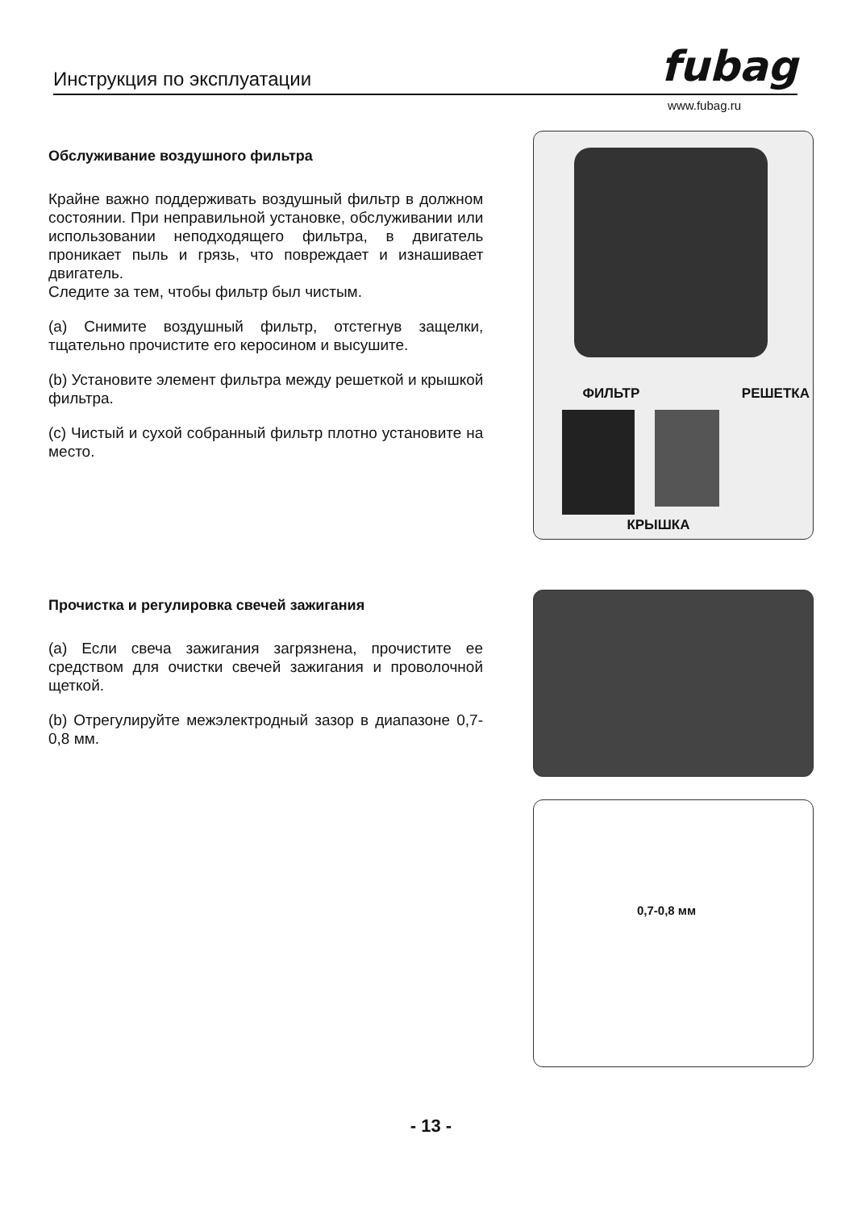Инструкция по эксплуатации fubag
www.fubag.ru
Обслуживание воздушного фильтра
Крайне важно поддерживать воздушный фильтр в должном состоянии. При неправильной установке, обслуживании или использовании неподходящего фильтра, в двигатель проникает пыль и грязь, что повреждает и изнашивает двигатель.
Следите за тем, чтобы фильтр был чистым.
(a) Снимите воздушный фильтр, отстегнув защелки, тщательно прочистите его керосином и высушите.
(b) Установите элемент фильтра между решеткой и крышкой фильтра.
(c) Чистый и сухой собранный фильтр плотно установите на место.
ФИЛЬТР РЕШЕТКА
КРЫШКА
Прочистка и регулировка свечей зажигания
(a) Если свеча зажигания загрязнена, прочистите ее средством для очистки свечей зажигания и проволочной щеткой.
(b) Отрегулируйте межэлектродный зазор в диапазоне 0,7-0,8 мм.
0,7-0,8 мм
- 13 -